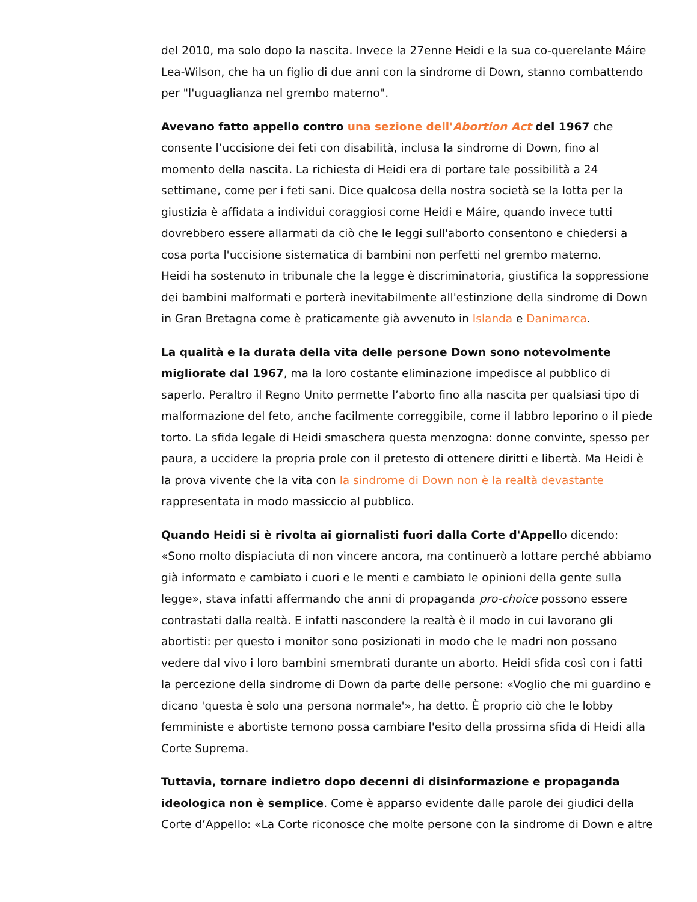del 2010, ma solo dopo la nascita. Invece la 27enne Heidi e la sua co-querelante Máire Lea-Wilson, che ha un figlio di due anni con la sindrome di Down, stanno combattendo per "l'uguaglianza nel grembo materno".
Avevano fatto appello contro una sezione dell'Abortion Act del 1967 che consente l’uccisione dei feti con disabilità, inclusa la sindrome di Down, fino al momento della nascita. La richiesta di Heidi era di portare tale possibilità a 24 settimane, come per i feti sani. Dice qualcosa della nostra società se la lotta per la giustizia è affidata a individui coraggiosi come Heidi e Máire, quando invece tutti dovrebbero essere allarmati da ciò che le leggi sull'aborto consentono e chiedersi a cosa porta l'uccisione sistematica di bambini non perfetti nel grembo materno.
Heidi ha sostenuto in tribunale che la legge è discriminatoria, giustifica la soppressione dei bambini malformati e porterà inevitabilmente all'estinzione della sindrome di Down in Gran Bretagna come è praticamente già avvenuto in Islanda e Danimarca.
La qualità e la durata della vita delle persone Down sono notevolmente migliorate dal 1967, ma la loro costante eliminazione impedisce al pubblico di saperlo. Peraltro il Regno Unito permette l’aborto fino alla nascita per qualsiasi tipo di malformazione del feto, anche facilmente correggibile, come il labbro leporino o il piede torto. La sfida legale di Heidi smaschera questa menzogna: donne convinte, spesso per paura, a uccidere la propria prole con il pretesto di ottenere diritti e libertà. Ma Heidi è la prova vivente che la vita con la sindrome di Down non è la realtà devastante rappresentata in modo massiccio al pubblico.
Quando Heidi si è rivolta ai giornalisti fuori dalla Corte d'Appello dicendo: «Sono molto dispiaciuta di non vincere ancora, ma continuerò a lottare perché abbiamo già informato e cambiato i cuori e le menti e cambiato le opinioni della gente sulla legge», stava infatti affermando che anni di propaganda pro-choice possono essere contrastati dalla realtà. E infatti nascondere la realtà è il modo in cui lavorano gli abortisti: per questo i monitor sono posizionati in modo che le madri non possano vedere dal vivo i loro bambini smembrati durante un aborto. Heidi sfida così con i fatti la percezione della sindrome di Down da parte delle persone: «Voglio che mi guardino e dicano 'questa è solo una persona normale'», ha detto. È proprio ciò che le lobby femministe e abortiste temono possa cambiare l'esito della prossima sfida di Heidi alla Corte Suprema.
Tuttavia, tornare indietro dopo decenni di disinformazione e propaganda ideologica non è semplice. Come è apparso evidente dalle parole dei giudici della Corte d’Appello: «La Corte riconosce che molte persone con la sindrome di Down e altre